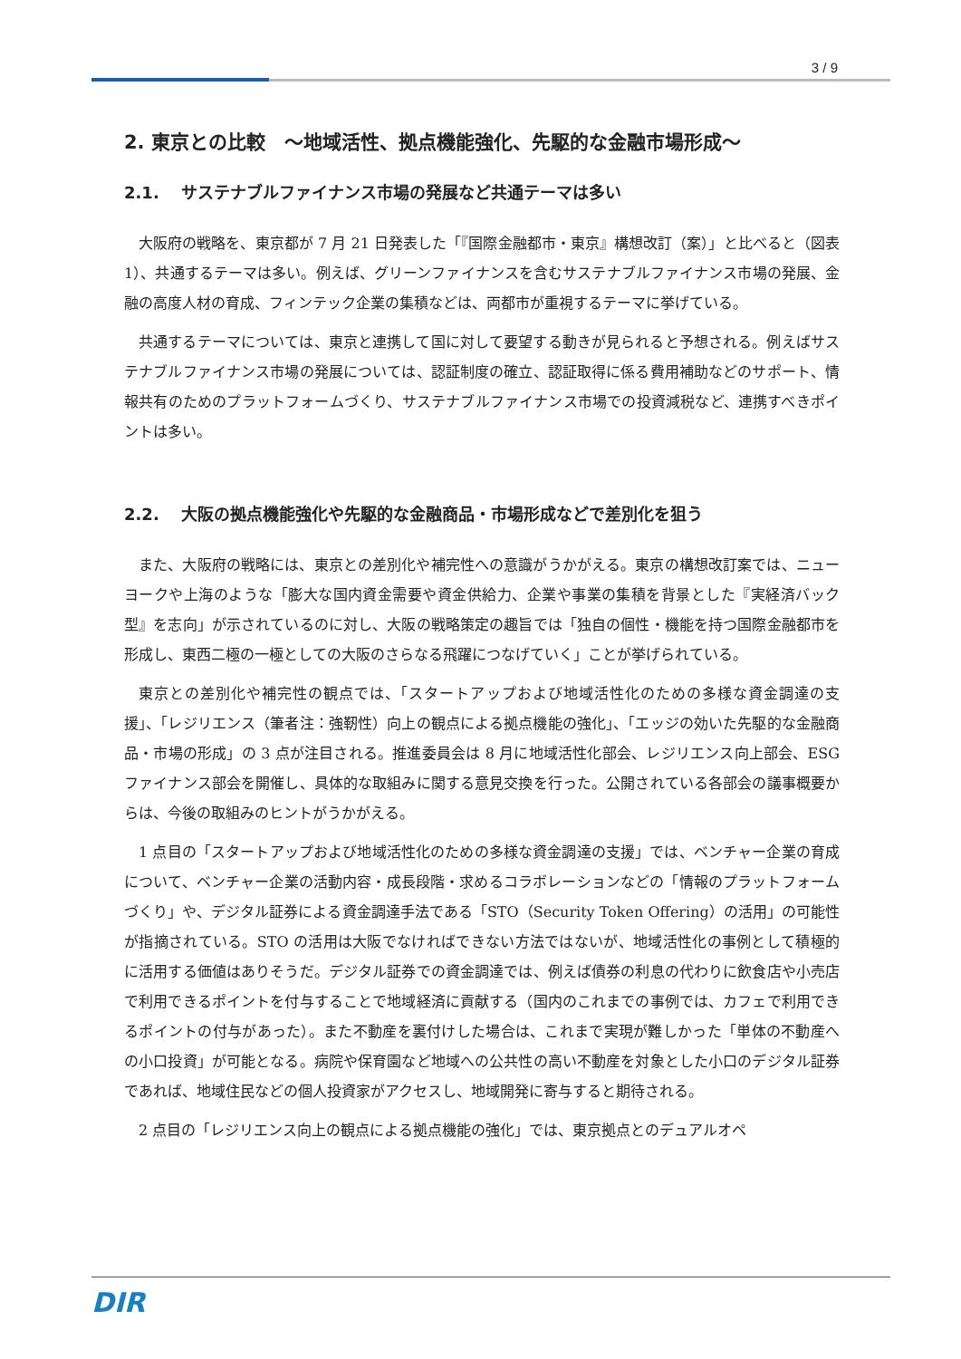3 / 9
2. 東京との比較　～地域活性、拠点機能強化、先駆的な金融市場形成～
2.1.　 サステナブルファイナンス市場の発展など共通テーマは多い
大阪府の戦略を、東京都が 7 月 21 日発表した「『国際金融都市・東京』構想改訂（案）」と比べると（図表 1）、共通するテーマは多い。例えば、グリーンファイナンスを含むサステナブルファイナンス市場の発展、金融の高度人材の育成、フィンテック企業の集積などは、両都市が重視するテーマに挙げている。
共通するテーマについては、東京と連携して国に対して要望する動きが見られると予想される。例えばサステナブルファイナンス市場の発展については、認証制度の確立、認証取得に係る費用補助などのサポート、情報共有のためのプラットフォームづくり、サステナブルファイナンス市場での投資減税など、連携すべきポイントは多い。
2.2.　 大阪の拠点機能強化や先駆的な金融商品・市場形成などで差別化を狙う
また、大阪府の戦略には、東京との差別化や補完性への意識がうかがえる。東京の構想改訂案では、ニューヨークや上海のような「膨大な国内資金需要や資金供給力、企業や事業の集積を背景とした『実経済バック型』を志向」が示されているのに対し、大阪の戦略策定の趣旨では「独自の個性・機能を持つ国際金融都市を形成し、東西二極の一極としての大阪のさらなる飛躍につなげていく」ことが挙げられている。
東京との差別化や補完性の観点では、「スタートアップおよび地域活性化のための多様な資金調達の支援」、「レジリエンス（筆者注：強靭性）向上の観点による拠点機能の強化」、「エッジの効いた先駆的な金融商品・市場の形成」の 3 点が注目される。推進委員会は 8 月に地域活性化部会、レジリエンス向上部会、ESG ファイナンス部会を開催し、具体的な取組みに関する意見交換を行った。公開されている各部会の議事概要からは、今後の取組みのヒントがうかがえる。
1 点目の「スタートアップおよび地域活性化のための多様な資金調達の支援」では、ベンチャー企業の育成について、ベンチャー企業の活動内容・成長段階・求めるコラボレーションなどの「情報のプラットフォームづくり」や、デジタル証券による資金調達手法である「STO（Security Token Offering）の活用」の可能性が指摘されている。STO の活用は大阪でなければできない方法ではないが、地域活性化の事例として積極的に活用する価値はありそうだ。デジタル証券での資金調達では、例えば債券の利息の代わりに飲食店や小売店で利用できるポイントを付与することで地域経済に貢献する（国内のこれまでの事例では、カフェで利用できるポイントの付与があった）。また不動産を裏付けした場合は、これまで実現が難しかった「単体の不動産への小口投資」が可能となる。病院や保育園など地域への公共性の高い不動産を対象とした小口のデジタル証券であれば、地域住民などの個人投資家がアクセスし、地域開発に寄与すると期待される。
2 点目の「レジリエンス向上の観点による拠点機能の強化」では、東京拠点とのデュアルオペ
DIR